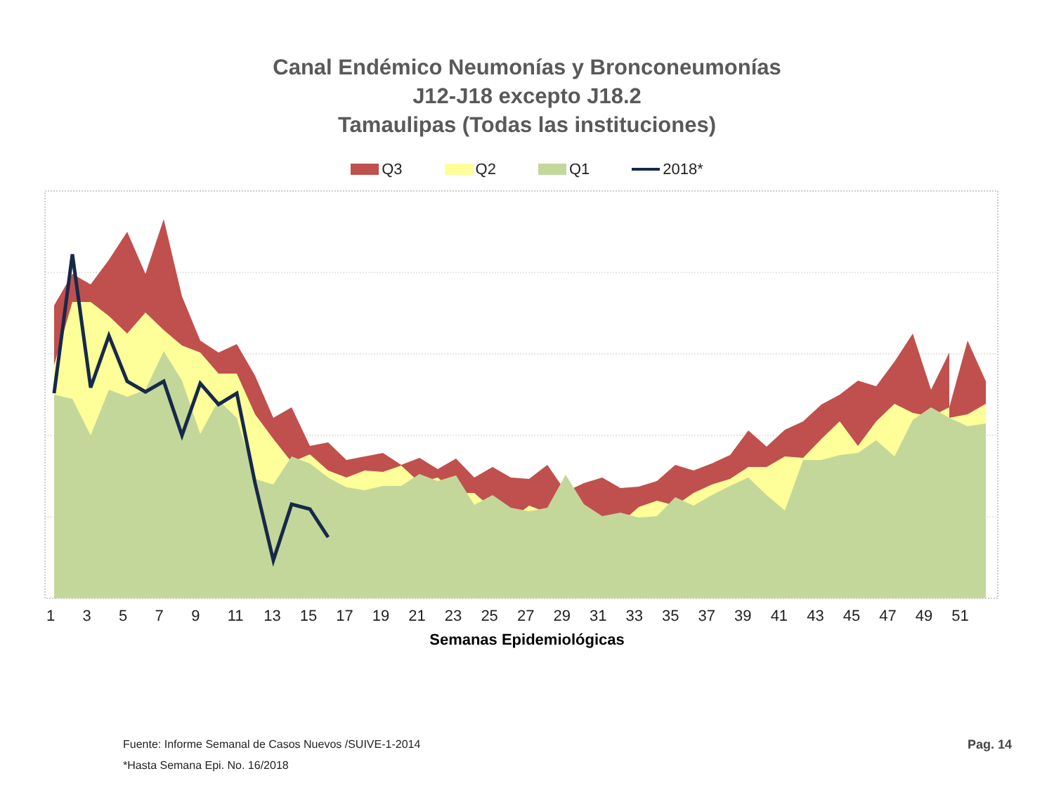Canal Endémico Neumonías y Bronconeumonías
J12-J18 excepto J18.2
Tamaulipas (Todas las instituciones)
Q3 Q2 Q1 2018*
13579 11 13 15 17 19 21 23 25 27 29 31 33 35 37 39 41 43 45 47 49 51
Semanas Epidemiológicas
Fuente: Informe Semanal de Casos Nuevos /SUIVE-1-2014
*Hasta Semana Epi. No. 16/2018
Pag. 14